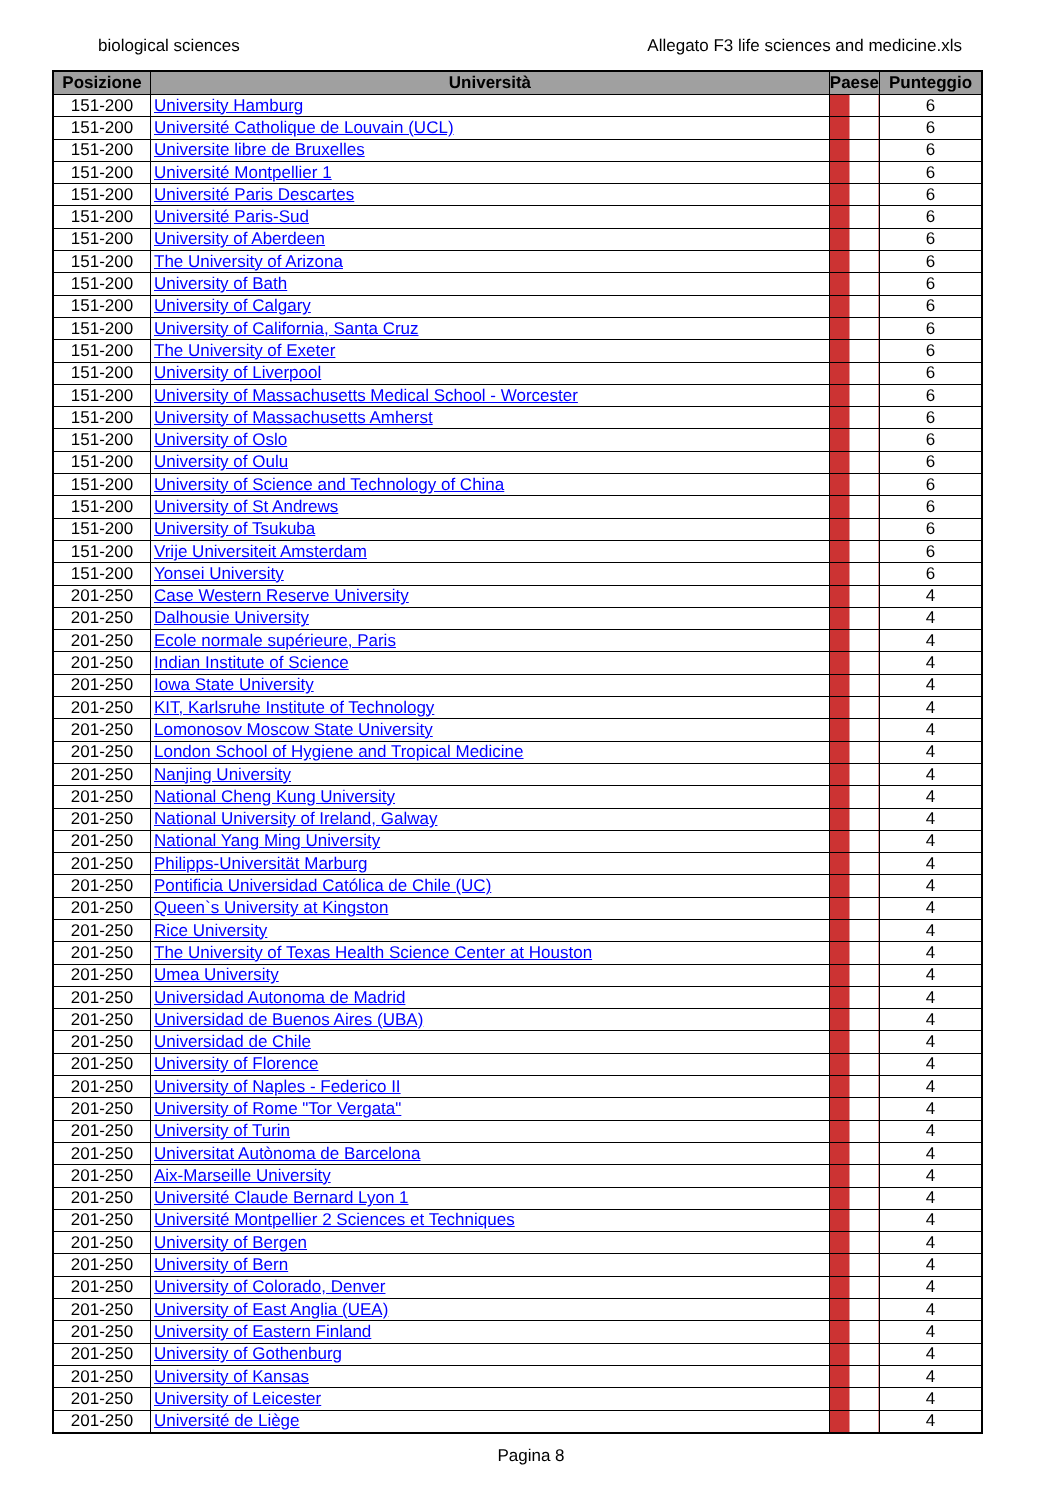biological sciences Allegato F3 life sciences and medicine.xls
| Posizione | Università | Paese | Punteggio |
| --- | --- | --- | --- |
| 151-200 | University Hamburg | | 6 |
| 151-200 | Université Catholique de Louvain (UCL) | | 6 |
| 151-200 | Universite libre de Bruxelles | | 6 |
| 151-200 | Université Montpellier 1 | | 6 |
| 151-200 | Université Paris Descartes | | 6 |
| 151-200 | Université Paris-Sud | | 6 |
| 151-200 | University of Aberdeen | | 6 |
| 151-200 | The University of Arizona | | 6 |
| 151-200 | University of Bath | | 6 |
| 151-200 | University of Calgary | | 6 |
| 151-200 | University of California, Santa Cruz | | 6 |
| 151-200 | The University of Exeter | | 6 |
| 151-200 | University of Liverpool | | 6 |
| 151-200 | University of Massachusetts Medical School - Worcester | | 6 |
| 151-200 | University of Massachusetts Amherst | | 6 |
| 151-200 | University of Oslo | | 6 |
| 151-200 | University of Oulu | | 6 |
| 151-200 | University of Science and Technology of China | | 6 |
| 151-200 | University of St Andrews | | 6 |
| 151-200 | University of Tsukuba | | 6 |
| 151-200 | Vrije Universiteit Amsterdam | | 6 |
| 151-200 | Yonsei University | | 6 |
| 201-250 | Case Western Reserve University | | 4 |
| 201-250 | Dalhousie University | | 4 |
| 201-250 | Ecole normale supérieure, Paris | | 4 |
| 201-250 | Indian Institute of Science | | 4 |
| 201-250 | Iowa State University | | 4 |
| 201-250 | KIT, Karlsruhe Institute of Technology | | 4 |
| 201-250 | Lomonosov Moscow State University | | 4 |
| 201-250 | London School of Hygiene and Tropical Medicine | | 4 |
| 201-250 | Nanjing University | | 4 |
| 201-250 | National Cheng Kung University | | 4 |
| 201-250 | National University of Ireland, Galway | | 4 |
| 201-250 | National Yang Ming University | | 4 |
| 201-250 | Philipps-Universität Marburg | | 4 |
| 201-250 | Pontificia Universidad Católica de Chile (UC) | | 4 |
| 201-250 | Queen`s University at Kingston | | 4 |
| 201-250 | Rice University | | 4 |
| 201-250 | The University of Texas Health Science Center at Houston | | 4 |
| 201-250 | Umea University | | 4 |
| 201-250 | Universidad Autonoma de Madrid | | 4 |
| 201-250 | Universidad de Buenos Aires (UBA) | | 4 |
| 201-250 | Universidad de Chile | | 4 |
| 201-250 | University of Florence | | 4 |
| 201-250 | University of Naples - Federico II | | 4 |
| 201-250 | University of Rome "Tor Vergata" | | 4 |
| 201-250 | University of Turin | | 4 |
| 201-250 | Universitat Autònoma de Barcelona | | 4 |
| 201-250 | Aix-Marseille University | | 4 |
| 201-250 | Université Claude Bernard Lyon 1 | | 4 |
| 201-250 | Université Montpellier 2 Sciences et Techniques | | 4 |
| 201-250 | University of Bergen | | 4 |
| 201-250 | University of Bern | | 4 |
| 201-250 | University of Colorado, Denver | | 4 |
| 201-250 | University of East Anglia (UEA) | | 4 |
| 201-250 | University of Eastern Finland | | 4 |
| 201-250 | University of Gothenburg | | 4 |
| 201-250 | University of Kansas | | 4 |
| 201-250 | University of Leicester | | 4 |
| 201-250 | Université de Liège | | 4 |
Pagina 8